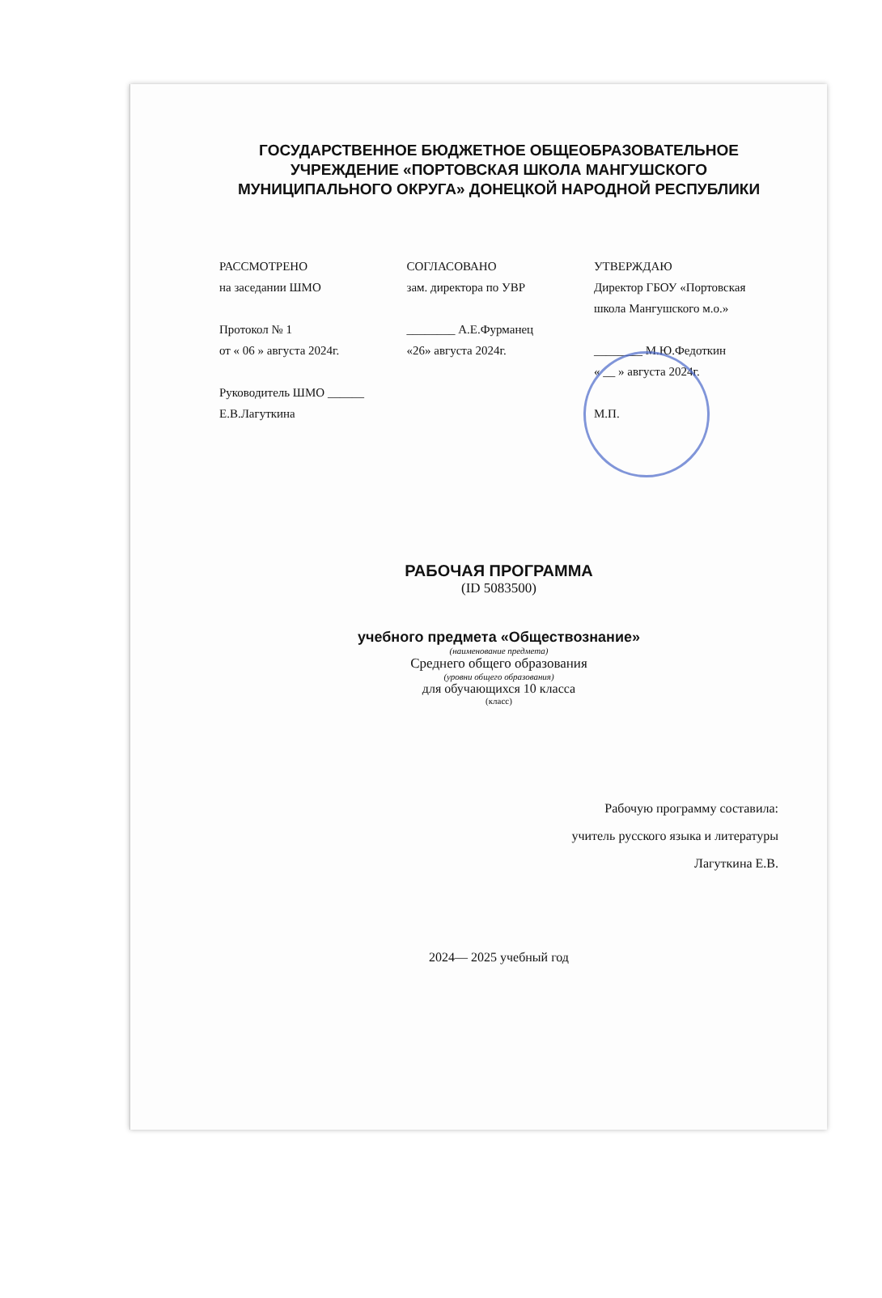ГОСУДАРСТВЕННОЕ БЮДЖЕТНОЕ ОБЩЕОБРАЗОВАТЕЛЬНОЕ УЧРЕЖДЕНИЕ «ПОРТОВСКАЯ ШКОЛА МАНГУШСКОГО МУНИЦИПАЛЬНОГО ОКРУГА» ДОНЕЦКОЙ НАРОДНОЙ РЕСПУБЛИКИ
РАССМОТРЕНО
на заседании ШМО
Протокол № 1
от « 06 » августа 2024г.
Руководитель ШМО ______
Е.В.Лагуткина
СОГЛАСОВАНО
зам. директора по УВР
________ А.Е.Фурманец
«26» августа 2024г.
УТВЕРЖДАЮ
Директор ГБОУ «Портовская школа Мангушского м.о.»
________ М.Ю.Федоткин
« __ » августа 2024г.
М.П.
РАБОЧАЯ ПРОГРАММА
(ID 5083500)
учебного предмета «Обществознание»
(наименование предмета)
Среднего общего образования
(уровни общего образования)
для обучающихся 10 класса
(класс)
Рабочую программу составила:
учитель русского языка и литературы
Лагуткина Е.В.
2024— 2025 учебный год